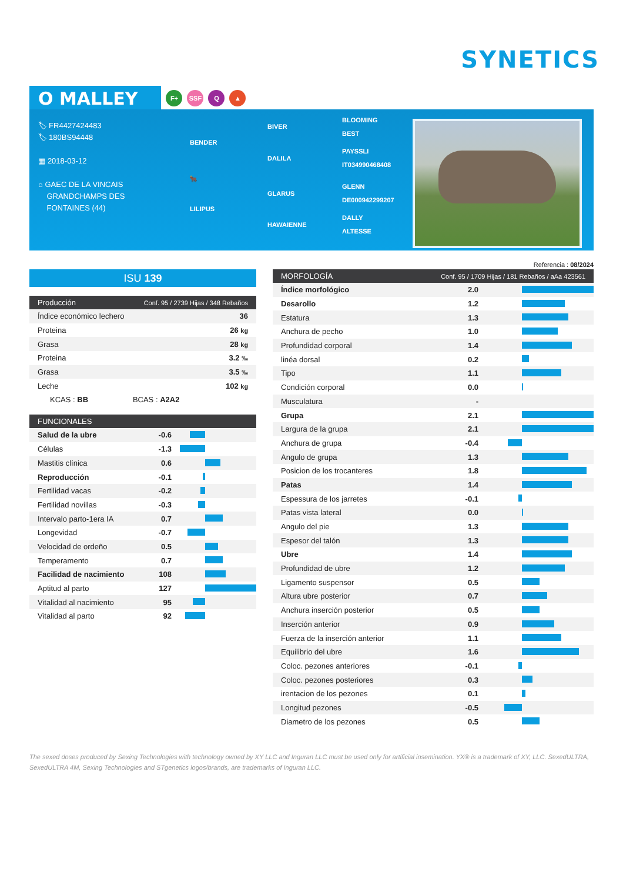SYNETICS
O MALLEY
F+ SSF Q ▲
🏷 FR4427424483
🏷 180BS94448
▦ 2018-03-12
⌂ GAEC DE LA VINCAIS
GRANDCHAMPS DES
FONTAINES (44)
🐂
BENDER
LILIPUS
BIVER
DALILA
GLARUS
HAWAIENNE
BLOOMING
BEST
PAYSSLI
IT034990468408
GLENN
DE000942299207
DALLY
ALTESSE
Referencia : 08/2024
ISU 139
| Producción | Conf. 95 / 2739 Hijas / 348 Rebaños |
| --- | --- |
| Índice económico lechero | 36 |
| Proteina | 26 kg |
| Grasa | 28 kg |
| Proteina | 3.2 ‰ |
| Grasa | 3.5 ‰ |
| Leche | 102 kg |
KCAS : BB BCAS : A2A2
| FUNCIONALES | | |
| --- | --- | --- |
| Salud de la ubre | -0.6 | |
| Células | -1.3 | |
| Mastitis clínica | 0.6 | |
| Reproducción | -0.1 | |
| Fertilidad vacas | -0.2 | |
| Fertilidad novillas | -0.3 | |
| Intervalo parto-1era IA | 0.7 | |
| Longevidad | -0.7 | |
| Velocidad de ordeño | 0.5 | |
| Temperamento | 0.7 | |
| Facilidad de nacimiento | 108 | |
| Aptitud al parto | 127 | |
| Vitalidad al nacimiento | 95 | |
| Vitalidad al parto | 92 | |
| MORFOLOGÍA | Conf. 95 / 1709 Hijas / 181 Rebaños / aAa 423561 | |
| --- | --- | --- |
| Índice morfológico | 2.0 | |
| Desarollo | 1.2 | |
| Estatura | 1.3 | |
| Anchura de pecho | 1.0 | |
| Profundidad corporal | 1.4 | |
| linéa dorsal | 0.2 | |
| Tipo | 1.1 | |
| Condición corporal | 0.0 | |
| Musculatura | - | |
| Grupa | 2.1 | |
| Largura de la grupa | 2.1 | |
| Anchura de grupa | -0.4 | |
| Angulo de grupa | 1.3 | |
| Posicion de los trocanteres | 1.8 | |
| Patas | 1.4 | |
| Espessura de los jarretes | -0.1 | |
| Patas vista lateral | 0.0 | |
| Angulo del pie | 1.3 | |
| Espesor del talón | 1.3 | |
| Ubre | 1.4 | |
| Profundidad de ubre | 1.2 | |
| Ligamento suspensor | 0.5 | |
| Altura ubre posterior | 0.7 | |
| Anchura inserción posterior | 0.5 | |
| Inserción anterior | 0.9 | |
| Fuerza de la inserción anterior | 1.1 | |
| Equilibrio del ubre | 1.6 | |
| Coloc. pezones anteriores | -0.1 | |
| Coloc. pezones posteriores | 0.3 | |
| irentacion de los pezones | 0.1 | |
| Longitud pezones | -0.5 | |
| Diametro de los pezones | 0.5 | |
The sexed doses produced by Sexing Technologies with technology owned by XY LLC and Inguran LLC must be used only for artificial insemination. YX® is a trademark of XY, LLC. SexedULTRA, SexedULTRA 4M, Sexing Technologies and STgenetics logos/brands, are trademarks of Inguran LLC.